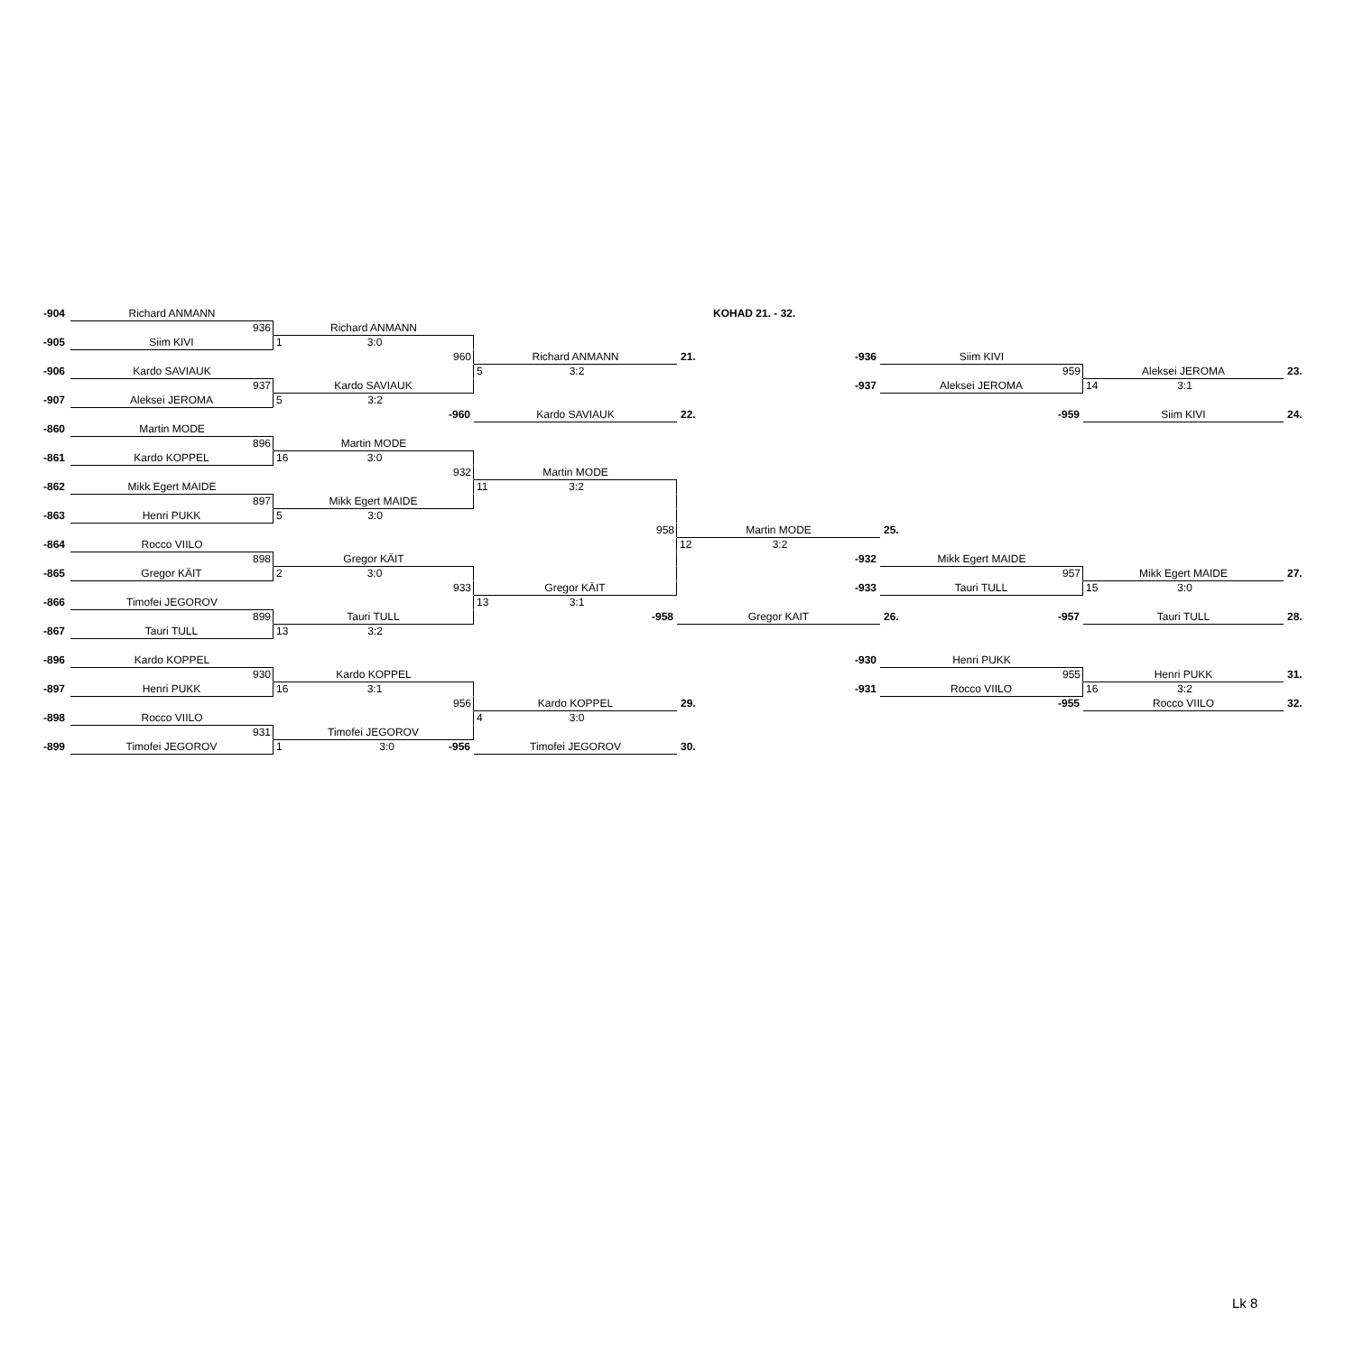| -904 | Richard ANMANN | | | KOHAD 21. - 32. | | | |
| | 936 | Richard ANMANN | | | | | |
| -905 | Siim KIVI | 1 3:0 | | | | | |
| | | 960 | Richard ANMANN | 21. -936 | Siim KIVI | | |
| -906 | Kardo SAVIAUK | | 5 3:2 | | 959 | Aleksei JEROMA | 23. |
| | 937 | Kardo SAVIAUK | | -937 | Aleksei JEROMA | 14 3:1 | |
| -907 | Aleksei JEROMA | 5 3:2 | | | | | |
| | | -960 | Kardo SAVIAUK | 22. | -959 | Siim KIVI | 24. |
| -860 | Martin MODE | | | | | | |
| | 896 | Martin MODE | | | | | |
| -861 | Kardo KOPPEL | 16 3:0 | | | | | |
| | | 932 | Martin MODE | | | | |
| -862 | Mikk Egert MAIDE | | 11 3:2 | | | | |
| | 897 | Mikk Egert MAIDE | | | | | |
| -863 | Henri PUKK | 5 3:0 | | | | | |
| | | | 958 | Martin MODE | 25. | | |
| -864 | Rocco VIILO | | | 12 3:2 | | | |
| | 898 | Gregor KÄIT | | -932 | Mikk Egert MAIDE | | |
| -865 | Gregor KÄIT | 2 3:0 | | | 957 | Mikk Egert MAIDE | 27. |
| | | 933 | Gregor KÄIT | -933 | Tauri TULL | 15 3:0 | |
| -866 | Timofei JEGOROV | | 13 3:1 | | | | |
| | 899 | Tauri TULL | -958 | Gregor KAIT | 26. -957 | Tauri TULL | 28. |
| -867 | Tauri TULL | 13 3:2 | | | | | |
| -896 | Kardo KOPPEL | | | -930 | Henri PUKK | | |
| | 930 | Kardo KOPPEL | | | 955 | Henri PUKK | 31. |
| -897 | Henri PUKK | 16 3:1 | | -931 | Rocco VIILO | 16 3:2 | |
| | | 956 | Kardo KOPPEL | 29. | -955 | Rocco VIILO | 32. |
| -898 | Rocco VIILO | | 4 3:0 | | | | |
| | 931 | Timofei JEGOROV | | | | | |
| -899 | Timofei JEGOROV | 1 3:0 -956 | Timofei JEGOROV | 30. | | | |
Lk 8